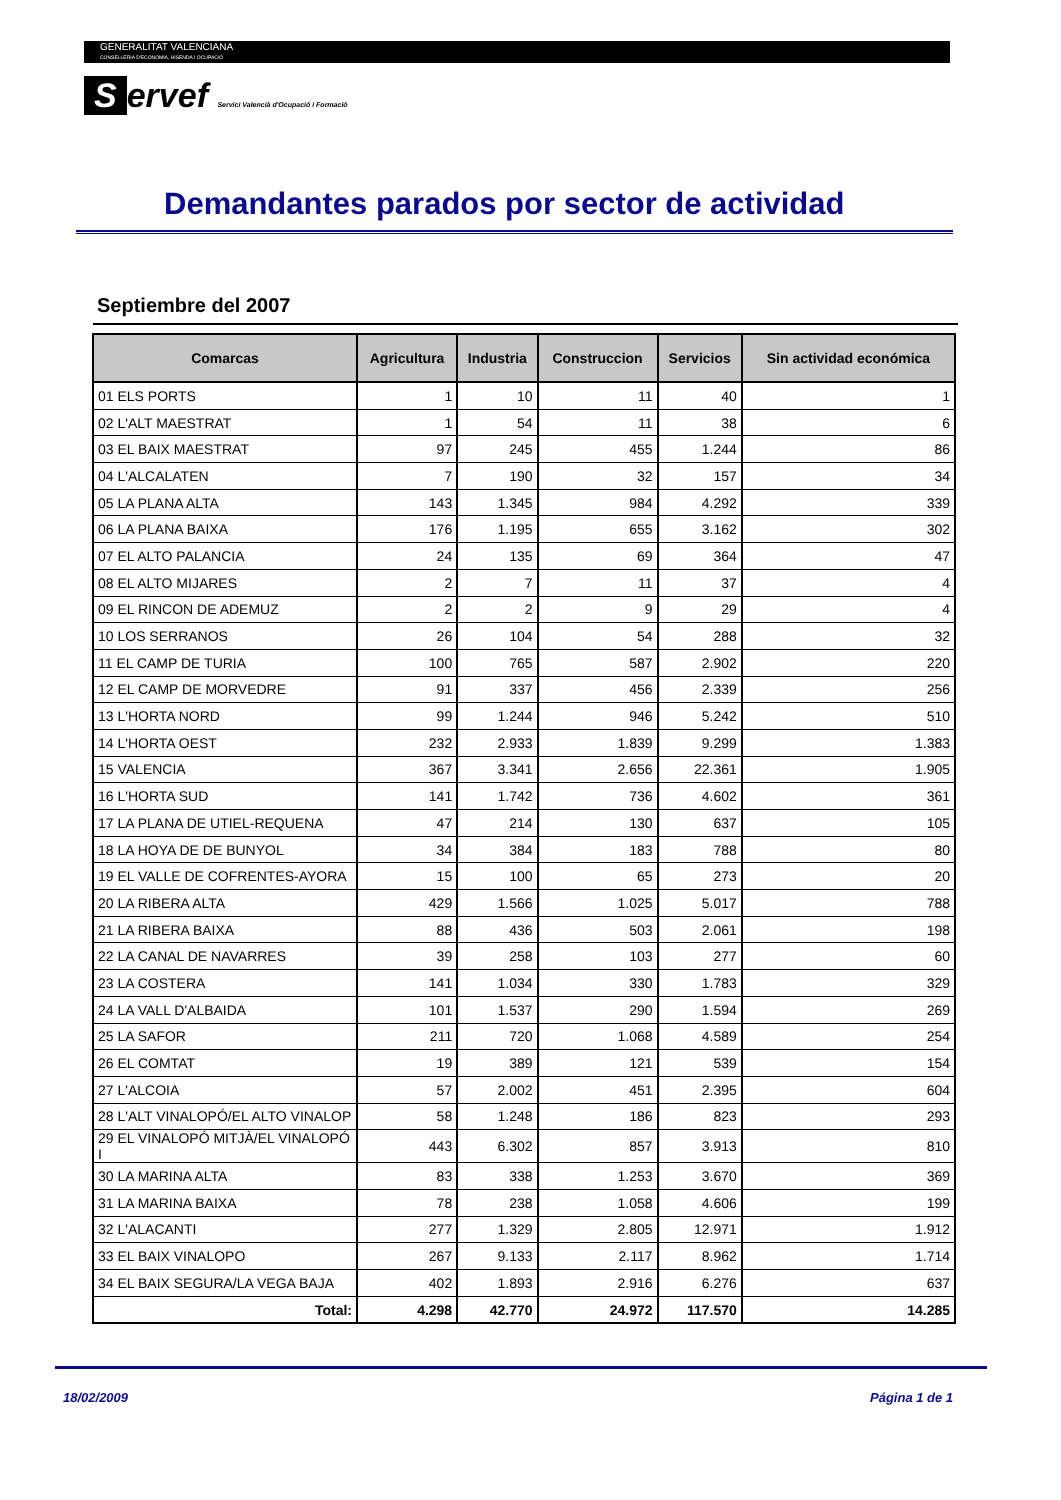GENERALITAT VALENCIANA
CONSELLERIA D'ECONOMIA, HISENDA I OCUPACIÓ
Servef Servici Valencià d'Ocupació i Formació
Demandantes parados por sector de actividad
Septiembre del 2007
| Comarcas | Agricultura | Industria | Construccion | Servicios | Sin actividad económica |
| --- | --- | --- | --- | --- | --- |
| 01 ELS PORTS | 1 | 10 | 11 | 40 | 1 |
| 02 L'ALT MAESTRAT | 1 | 54 | 11 | 38 | 6 |
| 03 EL BAIX MAESTRAT | 97 | 245 | 455 | 1.244 | 86 |
| 04 L'ALCALATEN | 7 | 190 | 32 | 157 | 34 |
| 05 LA PLANA ALTA | 143 | 1.345 | 984 | 4.292 | 339 |
| 06 LA PLANA BAIXA | 176 | 1.195 | 655 | 3.162 | 302 |
| 07 EL ALTO PALANCIA | 24 | 135 | 69 | 364 | 47 |
| 08 EL ALTO MIJARES | 2 | 7 | 11 | 37 | 4 |
| 09 EL RINCON DE ADEMUZ | 2 | 2 | 9 | 29 | 4 |
| 10 LOS SERRANOS | 26 | 104 | 54 | 288 | 32 |
| 11 EL CAMP DE TURIA | 100 | 765 | 587 | 2.902 | 220 |
| 12 EL CAMP DE MORVEDRE | 91 | 337 | 456 | 2.339 | 256 |
| 13 L'HORTA NORD | 99 | 1.244 | 946 | 5.242 | 510 |
| 14 L'HORTA OEST | 232 | 2.933 | 1.839 | 9.299 | 1.383 |
| 15 VALENCIA | 367 | 3.341 | 2.656 | 22.361 | 1.905 |
| 16 L'HORTA SUD | 141 | 1.742 | 736 | 4.602 | 361 |
| 17 LA PLANA DE UTIEL-REQUENA | 47 | 214 | 130 | 637 | 105 |
| 18 LA HOYA DE DE BUNYOL | 34 | 384 | 183 | 788 | 80 |
| 19 EL VALLE DE COFRENTES-AYORA | 15 | 100 | 65 | 273 | 20 |
| 20 LA RIBERA ALTA | 429 | 1.566 | 1.025 | 5.017 | 788 |
| 21 LA RIBERA BAIXA | 88 | 436 | 503 | 2.061 | 198 |
| 22 LA CANAL DE NAVARRES | 39 | 258 | 103 | 277 | 60 |
| 23 LA COSTERA | 141 | 1.034 | 330 | 1.783 | 329 |
| 24 LA VALL D'ALBAIDA | 101 | 1.537 | 290 | 1.594 | 269 |
| 25 LA SAFOR | 211 | 720 | 1.068 | 4.589 | 254 |
| 26 EL COMTAT | 19 | 389 | 121 | 539 | 154 |
| 27 L'ALCOIA | 57 | 2.002 | 451 | 2.395 | 604 |
| 28 L'ALT VINALOPÓ/EL ALTO VINALOP | 58 | 1.248 | 186 | 823 | 293 |
| 29 EL VINALOPÓ MITJÀ/EL VINALOPÓ I | 443 | 6.302 | 857 | 3.913 | 810 |
| 30 LA MARINA ALTA | 83 | 338 | 1.253 | 3.670 | 369 |
| 31 LA MARINA BAIXA | 78 | 238 | 1.058 | 4.606 | 199 |
| 32 L'ALACANTI | 277 | 1.329 | 2.805 | 12.971 | 1.912 |
| 33 EL BAIX VINALOPO | 267 | 9.133 | 2.117 | 8.962 | 1.714 |
| 34 EL BAIX SEGURA/LA VEGA BAJA | 402 | 1.893 | 2.916 | 6.276 | 637 |
| Total: | 4.298 | 42.770 | 24.972 | 117.570 | 14.285 |
18/02/2009 Página 1 de 1